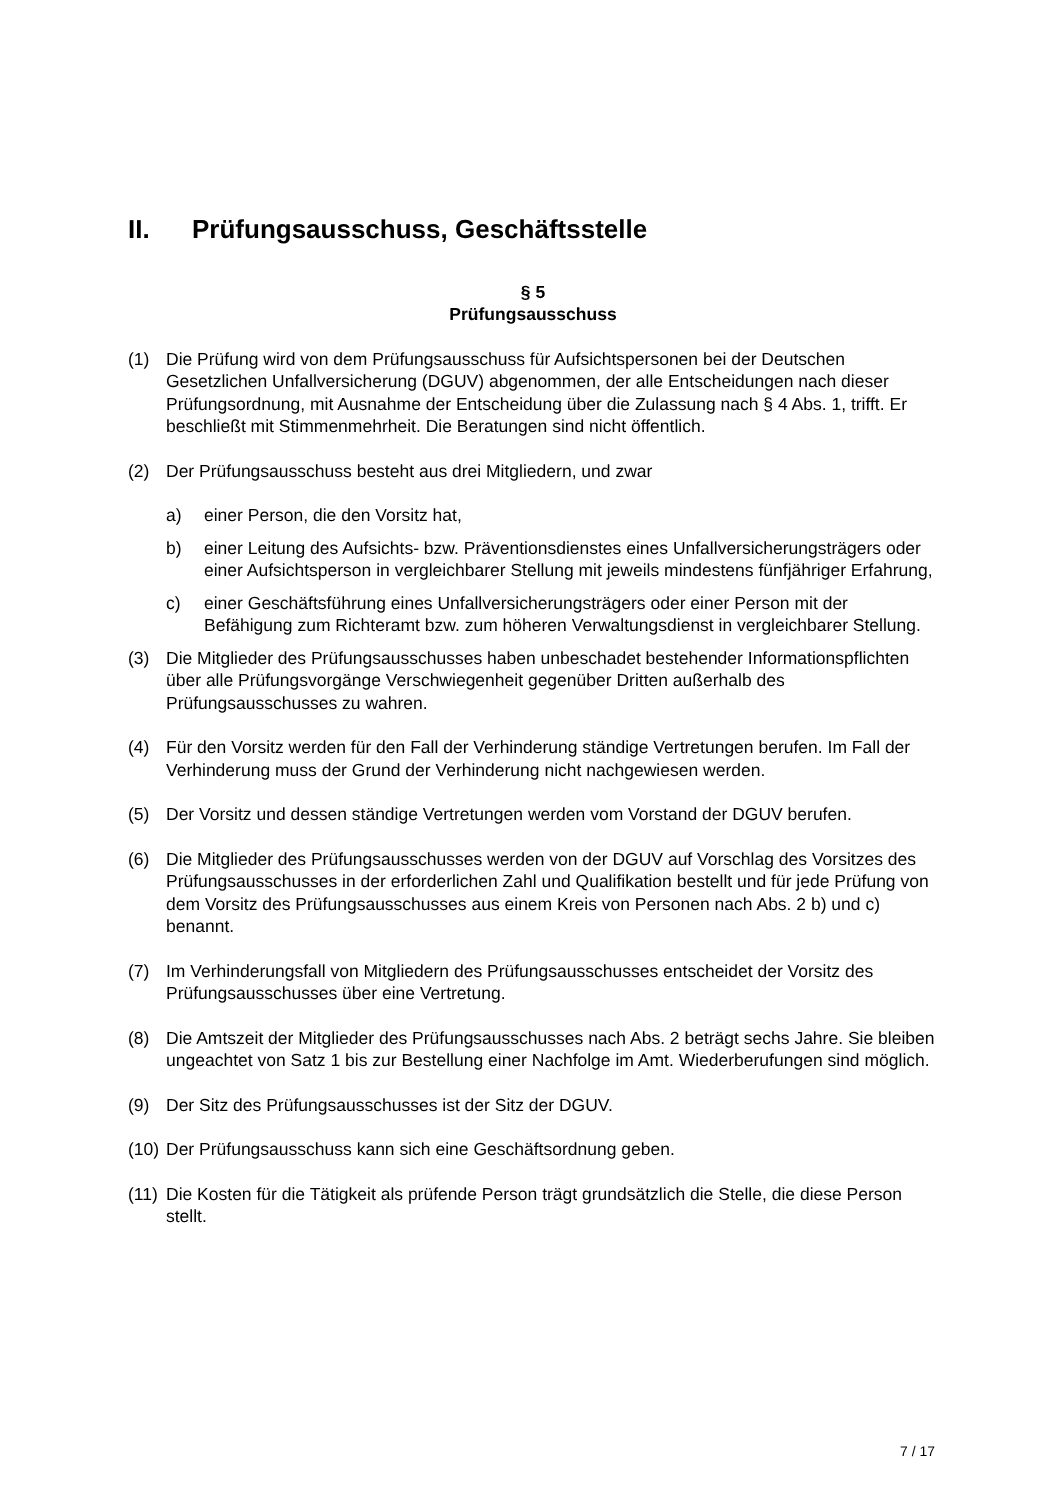II. Prüfungsausschuss, Geschäftsstelle
§ 5
Prüfungsausschuss
(1) Die Prüfung wird von dem Prüfungsausschuss für Aufsichtspersonen bei der Deutschen Gesetzlichen Unfallversicherung (DGUV) abgenommen, der alle Entscheidungen nach dieser Prüfungsordnung, mit Ausnahme der Entscheidung über die Zulassung nach § 4 Abs. 1, trifft. Er beschließt mit Stimmenmehrheit. Die Beratungen sind nicht öffentlich.
(2) Der Prüfungsausschuss besteht aus drei Mitgliedern, und zwar
a) einer Person, die den Vorsitz hat,
b) einer Leitung des Aufsichts- bzw. Präventionsdienstes eines Unfallversicherungsträgers oder einer Aufsichtsperson in vergleichbarer Stellung mit jeweils mindestens fünfjähriger Erfahrung,
c) einer Geschäftsführung eines Unfallversicherungsträgers oder einer Person mit der Befähigung zum Richteramt bzw. zum höheren Verwaltungsdienst in vergleichbarer Stellung.
(3) Die Mitglieder des Prüfungsausschusses haben unbeschadet bestehender Informationspflichten über alle Prüfungsvorgänge Verschwiegenheit gegenüber Dritten außerhalb des Prüfungsausschusses zu wahren.
(4) Für den Vorsitz werden für den Fall der Verhinderung ständige Vertretungen berufen. Im Fall der Verhinderung muss der Grund der Verhinderung nicht nachgewiesen werden.
(5) Der Vorsitz und dessen ständige Vertretungen werden vom Vorstand der DGUV berufen.
(6) Die Mitglieder des Prüfungsausschusses werden von der DGUV auf Vorschlag des Vorsitzes des Prüfungsausschusses in der erforderlichen Zahl und Qualifikation bestellt und für jede Prüfung von dem Vorsitz des Prüfungsausschusses aus einem Kreis von Personen nach Abs. 2 b) und c) benannt.
(7) Im Verhinderungsfall von Mitgliedern des Prüfungsausschusses entscheidet der Vorsitz des Prüfungsausschusses über eine Vertretung.
(8) Die Amtszeit der Mitglieder des Prüfungsausschusses nach Abs. 2 beträgt sechs Jahre. Sie bleiben ungeachtet von Satz 1 bis zur Bestellung einer Nachfolge im Amt. Wiederberufungen sind möglich.
(9) Der Sitz des Prüfungsausschusses ist der Sitz der DGUV.
(10) Der Prüfungsausschuss kann sich eine Geschäftsordnung geben.
(11) Die Kosten für die Tätigkeit als prüfende Person trägt grundsätzlich die Stelle, die diese Person stellt.
7 / 17